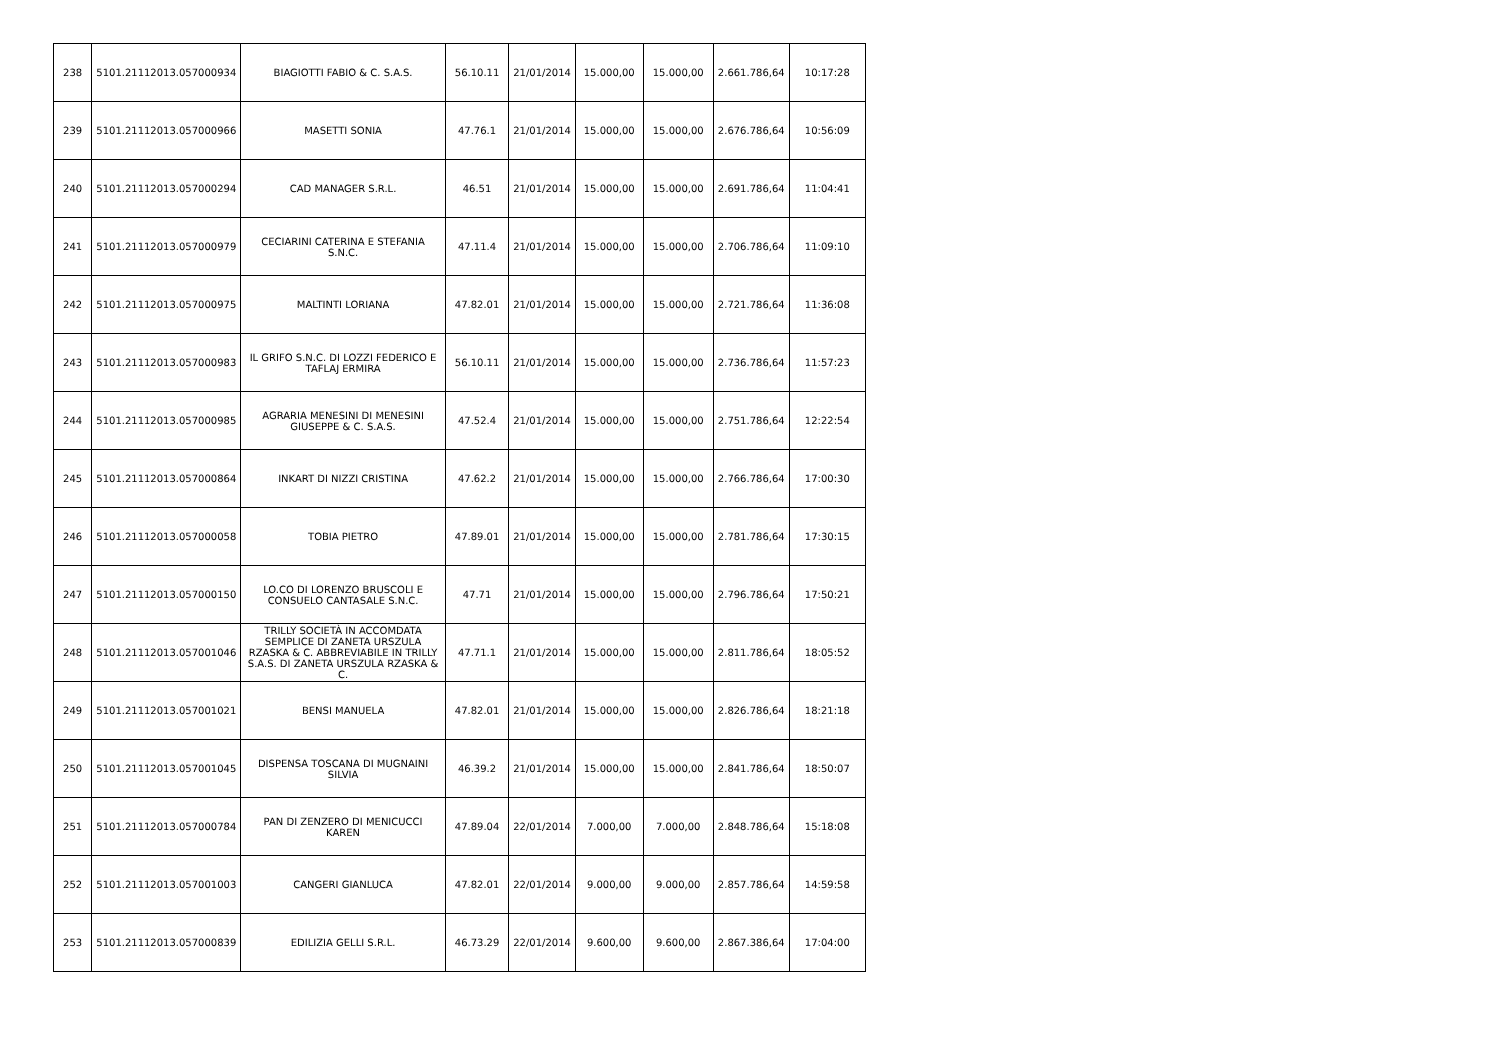| 238 | 5101.21112013.057000934 | BIAGIOTTI FABIO & C. S.A.S. | 56.10.11 | 21/01/2014 | 15.000,00 | 15.000,00 | 2.661.786,64 | 10:17:28 |
| 239 | 5101.21112013.057000966 | MASETTI SONIA | 47.76.1 | 21/01/2014 | 15.000,00 | 15.000,00 | 2.676.786,64 | 10:56:09 |
| 240 | 5101.21112013.057000294 | CAD MANAGER S.R.L. | 46.51 | 21/01/2014 | 15.000,00 | 15.000,00 | 2.691.786,64 | 11:04:41 |
| 241 | 5101.21112013.057000979 | CECIARINI CATERINA E STEFANIA S.N.C. | 47.11.4 | 21/01/2014 | 15.000,00 | 15.000,00 | 2.706.786,64 | 11:09:10 |
| 242 | 5101.21112013.057000975 | MALTINTI LORIANA | 47.82.01 | 21/01/2014 | 15.000,00 | 15.000,00 | 2.721.786,64 | 11:36:08 |
| 243 | 5101.21112013.057000983 | IL GRIFO S.N.C. DI LOZZI FEDERICO E TAFLAJ ERMIRA | 56.10.11 | 21/01/2014 | 15.000,00 | 15.000,00 | 2.736.786,64 | 11:57:23 |
| 244 | 5101.21112013.057000985 | AGRARIA MENESINI DI MENESINI GIUSEPPE & C. S.A.S. | 47.52.4 | 21/01/2014 | 15.000,00 | 15.000,00 | 2.751.786,64 | 12:22:54 |
| 245 | 5101.21112013.057000864 | INKART DI NIZZI CRISTINA | 47.62.2 | 21/01/2014 | 15.000,00 | 15.000,00 | 2.766.786,64 | 17:00:30 |
| 246 | 5101.21112013.057000058 | TOBIA PIETRO | 47.89.01 | 21/01/2014 | 15.000,00 | 15.000,00 | 2.781.786,64 | 17:30:15 |
| 247 | 5101.21112013.057000150 | LO.CO DI LORENZO BRUSCOLI E CONSUELO CANTASALE S.N.C. | 47.71 | 21/01/2014 | 15.000,00 | 15.000,00 | 2.796.786,64 | 17:50:21 |
| 248 | 5101.21112013.057001046 | TRILLY SOCIETÀ IN ACCOMDATA SEMPLICE DI ZANETA URSZULA RZASKA & C. ABBREVIABILE IN TRILLY S.A.S. DI ZANETA URSZULA RZASKA & C. | 47.71.1 | 21/01/2014 | 15.000,00 | 15.000,00 | 2.811.786,64 | 18:05:52 |
| 249 | 5101.21112013.057001021 | BENSI MANUELA | 47.82.01 | 21/01/2014 | 15.000,00 | 15.000,00 | 2.826.786,64 | 18:21:18 |
| 250 | 5101.21112013.057001045 | DISPENSA TOSCANA DI MUGNAINI SILVIA | 46.39.2 | 21/01/2014 | 15.000,00 | 15.000,00 | 2.841.786,64 | 18:50:07 |
| 251 | 5101.21112013.057000784 | PAN DI ZENZERO DI MENICUCCI KAREN | 47.89.04 | 22/01/2014 | 7.000,00 | 7.000,00 | 2.848.786,64 | 15:18:08 |
| 252 | 5101.21112013.057001003 | CANGERI GIANLUCA | 47.82.01 | 22/01/2014 | 9.000,00 | 9.000,00 | 2.857.786,64 | 14:59:58 |
| 253 | 5101.21112013.057000839 | EDILIZIA GELLI S.R.L. | 46.73.29 | 22/01/2014 | 9.600,00 | 9.600,00 | 2.867.386,64 | 17:04:00 |